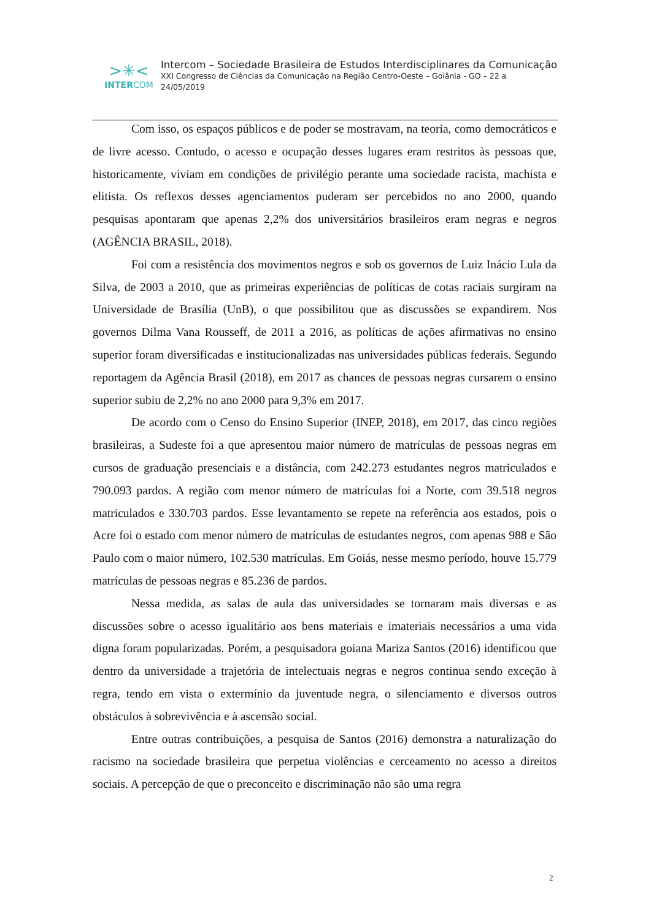>✳<
INTERCOM
Intercom – Sociedade Brasileira de Estudos Interdisciplinares da Comunicação
XXI Congresso de Ciências da Comunicação na Região Centro-Oeste – Goiânia - GO – 22 a
24/05/2019
Com isso, os espaços públicos e de poder se mostravam, na teoria, como democráticos e de livre acesso. Contudo, o acesso e ocupação desses lugares eram restritos às pessoas que, historicamente, viviam em condições de privilégio perante uma sociedade racista, machista e elitista. Os reflexos desses agenciamentos puderam ser percebidos no ano 2000, quando pesquisas apontaram que apenas 2,2% dos universitários brasileiros eram negras e negros (AGÊNCIA BRASIL, 2018).
Foi com a resistência dos movimentos negros e sob os governos de Luiz Inácio Lula da Silva, de 2003 a 2010, que as primeiras experiências de políticas de cotas raciais surgiram na Universidade de Brasília (UnB), o que possibilitou que as discussões se expandirem. Nos governos Dilma Vana Rousseff, de 2011 a 2016, as políticas de ações afirmativas no ensino superior foram diversificadas e institucionalizadas nas universidades públicas federais. Segundo reportagem da Agência Brasil (2018), em 2017 as chances de pessoas negras cursarem o ensino superior subiu de 2,2% no ano 2000 para 9,3% em 2017.
De acordo com o Censo do Ensino Superior (INEP, 2018), em 2017, das cinco regiões brasileiras, a Sudeste foi a que apresentou maior número de matrículas de pessoas negras em cursos de graduação presenciais e a distância, com 242.273 estudantes negros matriculados e 790.093 pardos. A região com menor número de matrículas foi a Norte, com 39.518 negros matriculados e 330.703 pardos. Esse levantamento se repete na referência aos estados, pois o Acre foi o estado com menor número de matrículas de estudantes negros, com apenas 988 e São Paulo com o maior número, 102.530 matrículas. Em Goiás, nesse mesmo período, houve 15.779 matrículas de pessoas negras e 85.236 de pardos.
Nessa medida, as salas de aula das universidades se tornaram mais diversas e as discussões sobre o acesso igualitário aos bens materiais e imateriais necessários a uma vida digna foram popularizadas. Porém, a pesquisadora goiana Mariza Santos (2016) identificou que dentro da universidade a trajetória de intelectuais negras e negros continua sendo exceção à regra, tendo em vista o extermínio da juventude negra, o silenciamento e diversos outros obstáculos à sobrevivência e à ascensão social.
Entre outras contribuições, a pesquisa de Santos (2016) demonstra a naturalização do racismo na sociedade brasileira que perpetua violências e cerceamento no acesso a direitos sociais. A percepção de que o preconceito e discriminação não são uma regra
2